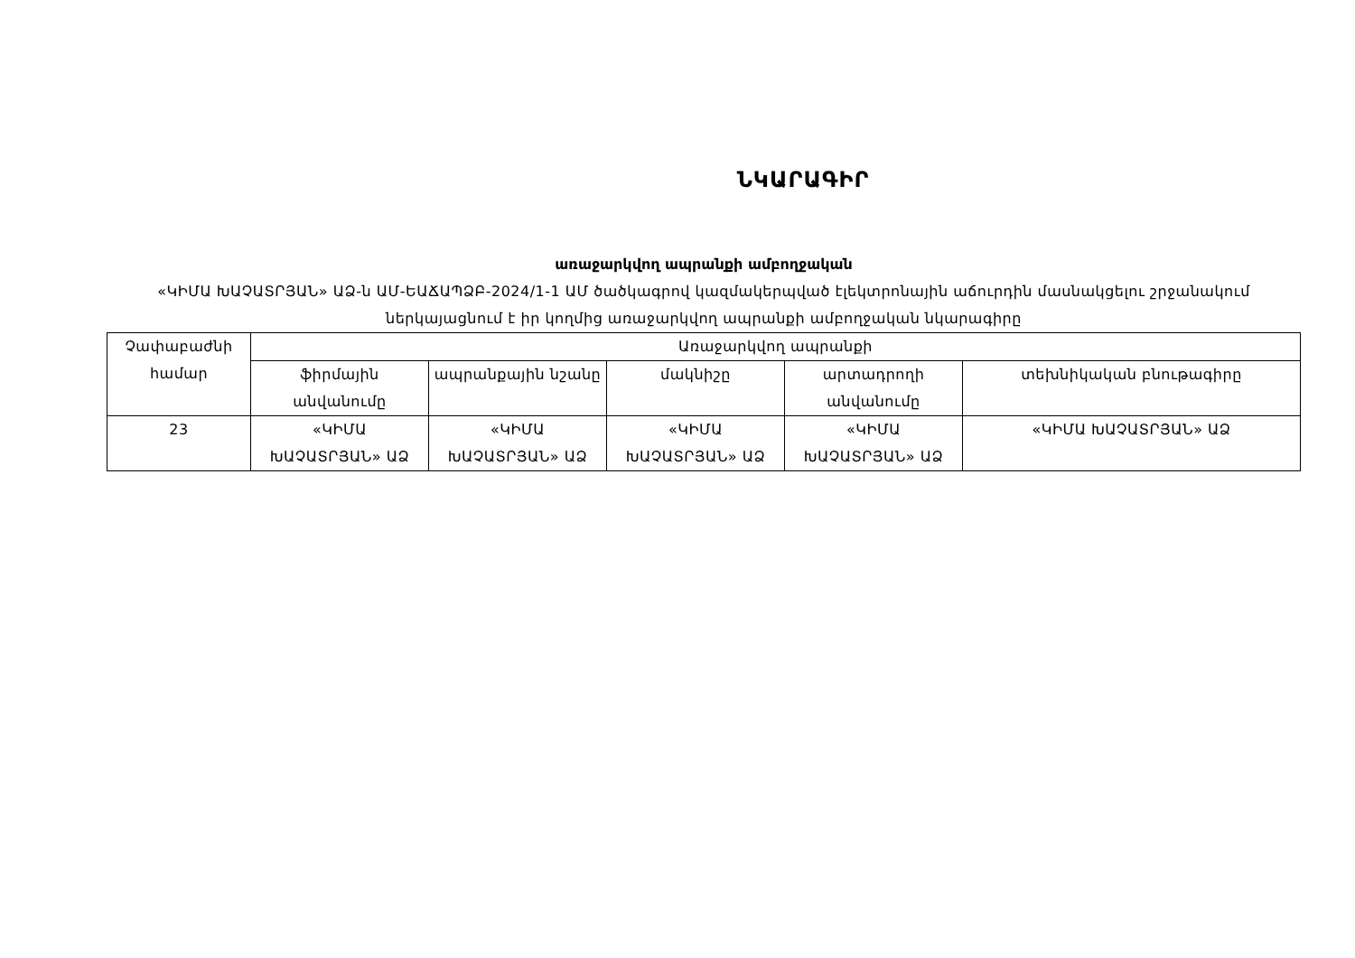ՆԿԱՐԱԳԻՐ
առաջարկվող ապրանքի ամբողջական
«ԿԻՄԱ ԽԱՉԱՏՐՅԱՆ» ԱՁ-ն ԱՄ-ԵԱՃԱՊՁԲ-2024/1-1 ԱՄ ծածկագրով կազմակերպված էլեկտրոնային աճուրդին մասնակցելու շրջանակում ներկայացնում է իր կողմից առաջարկվող ապրանքի ամբողջական նկարագիրը
| Չափաբաժնի համար | Առաջարկվող ապրանքի | | | | |
| --- | --- | --- | --- | --- | --- |
| | ֆիրմային անվանումը | ապրանքային նշանը | մակնիշը | արտադրողի անվանումը | տեխնիկական բնութագիրը |
| 23 | «ԿԻՄԱ ԽԱՉԱՏՐՅԱՆ» ԱՁ | «ԿԻՄԱ ԽԱՉԱՏՐՅԱՆ» ԱՁ | «ԿԻՄԱ ԽԱՉԱՏՐՅԱՆ» ԱՁ | «ԿԻՄԱ ԽԱՉԱՏՐՅԱՆ» ԱՁ | «ԿԻՄԱ ԽԱՉԱՏՐՅԱՆ» ԱՁ |